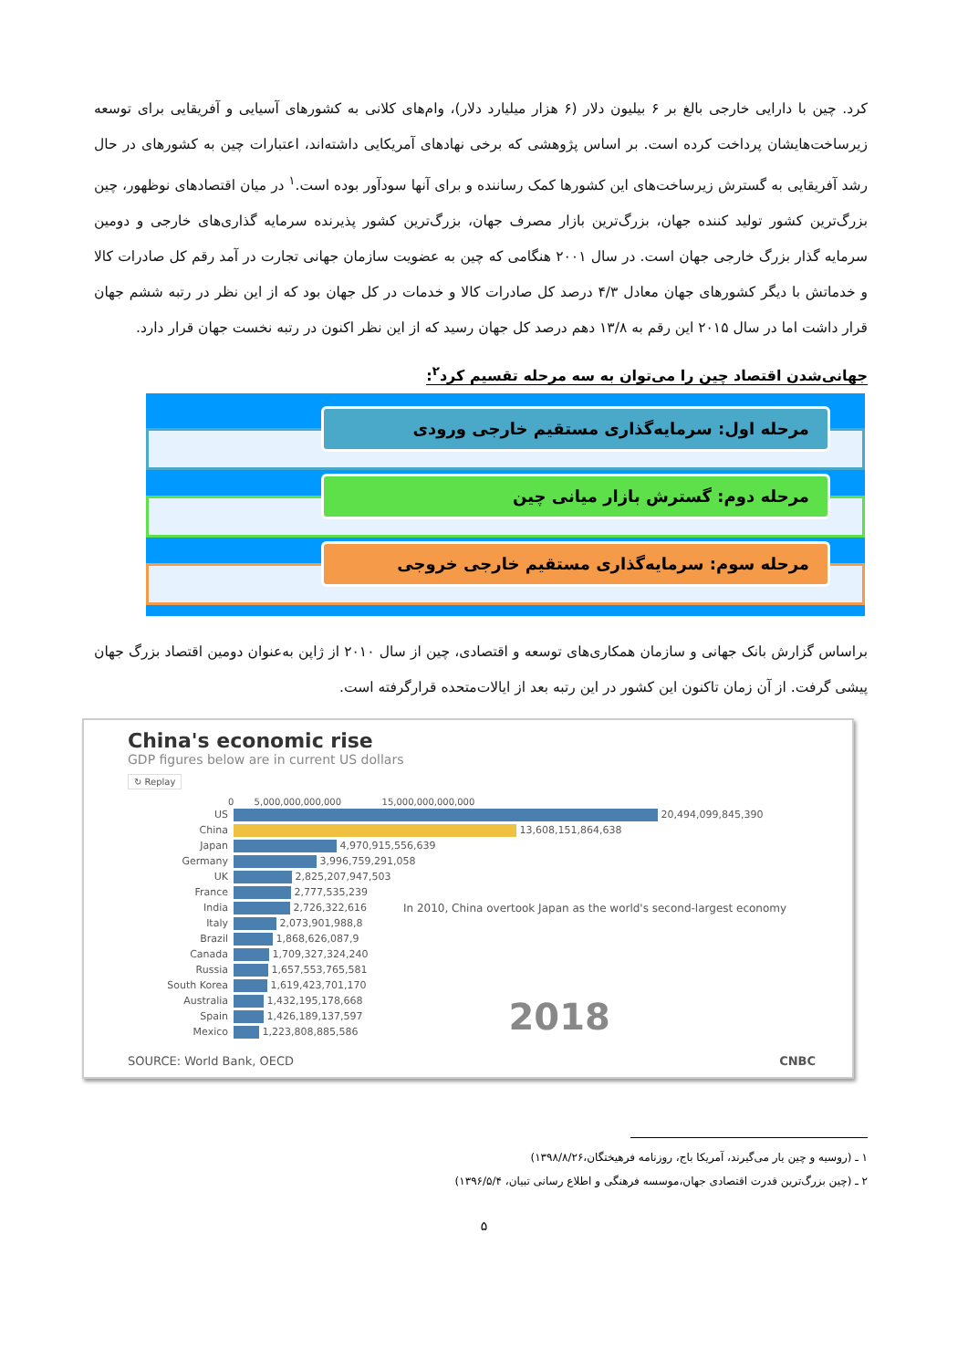کرد. چین با دارایی خارجی بالغ بر ۶ بیلیون دلار (۶ هزار میلیارد دلار)، وام‌های کلانی به کشورهای آسیایی و آفریقایی برای توسعه زیرساخت‌هایشان پرداخت کرده است. بر اساس پژوهشی که برخی نهادهای آمریکایی داشته‌اند، اعتبارات چین به کشورهای در حال رشد آفریقایی به گسترش زیرساخت‌های این کشورها کمک رساننده و برای آنها سودآور بوده است.<sup>۱</sup> در میان اقتصادهای نوظهور، چین بزرگ‌ترین کشور تولید کننده جهان، بزرگ‌ترین بازار مصرف جهان، بزرگ‌ترین کشور پذیرنده سرمایه گذاری‌های خارجی و دومین سرمایه گذار بزرگ خارجی جهان است. در سال ۲۰۰۱ هنگامی که چین به عضویت سازمان جهانی تجارت در آمد رقم کل صادرات کالا و خدماتش با دیگر کشورهای جهان معادل ۴/۳ درصد کل صادرات کالا و خدمات در کل جهان بود که از این نظر در رتبه ششم جهان قرار داشت اما در سال ۲۰۱۵ این رقم به ۱۳/۸ دهم درصد کل جهان رسید که از این نظر اکنون در رتبه نخست جهان قرار دارد.
جهانی‌شدن اقتصاد چین را می‌توان به سه مرحله تقسیم کرد<sup>۲</sup>:
مرحله اول: سرمایه‌گذاری مستقیم خارجی ورودی
مرحله دوم: گسترش بازار میانی چین
مرحله سوم: سرمایه‌گذاری مستقیم خارجی خروجی
براساس گزارش بانک جهانی و سازمان همکاری‌های توسعه و اقتصادی، چین از سال ۲۰۱۰ از ژاپن به‌عنوان دومین اقتصاد بزرگ جهان پیشی گرفت. از آن زمان تاکنون این کشور در این رتبه بعد از ایالات‌متحده قرارگرفته است.
China's economic rise
GDP figures below are in current US dollars
↻ Replay
0 5,000,000,000,000 15,000,000,000,000
US 20,494,099,845,390
China 13,608,151,864,638
Japan 4,970,915,556,639
Germany 3,996,759,291,058
UK 2,825,207,947,503
France 2,777,535,239
India 2,726,322,616 In 2010, China overtook Japan as the world's second-largest economy
Italy 2,073,901,988,8
Brazil 1,868,626,087,9
Canada 1,709,327,324,240
Russia 1,657,553,765,581
South Korea 1,619,423,701,170
Australia 1,432,195,178,668
Spain 1,426,189,137,597 2018
Mexico 1,223,808,885,586
SOURCE: World Bank, OECD CNBC
۱ ـ (روسیه و چین یار می‌گیرند، آمریکا باج، روزنامه فرهیختگان،۱۳۹۸/۸/۲۶)
۲ ـ (چین بزرگ‌ترین قدرت اقتصادی جهان،موسسه فرهنگی و اطلاع رسانی تبیان، ۱۳۹۶/۵/۴)
۵